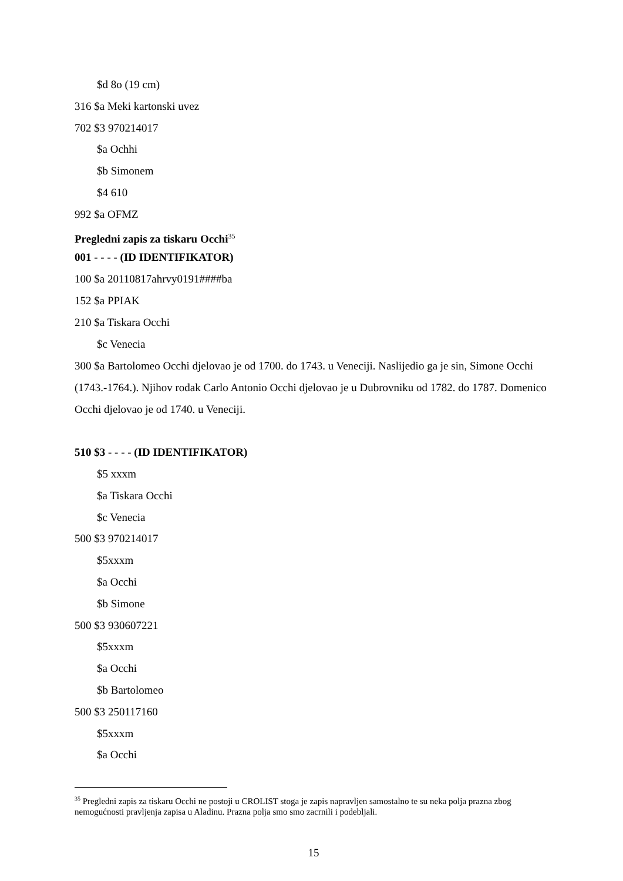$d 8o (19 cm)
316 $a Meki kartonski uvez
702 $3 970214017
$a Ochhi
$b Simonem
$4 610
992 $a OFMZ
Pregledni zapis za tiskaru Occhi<sup>35</sup>
001 - - - - (ID IDENTIFIKATOR)
100 $a 20110817ahrvy0191####ba
152 $a PPIAK
210 $a Tiskara Occhi
$c Venecia
300 $a Bartolomeo Occhi djelovao je od 1700. do 1743. u Veneciji. Naslijedio ga je sin, Simone Occhi (1743.-1764.). Njihov rođak Carlo Antonio Occhi djelovao je u Dubrovniku od 1782. do 1787. Domenico Occhi djelovao je od 1740. u Veneciji.
510 $3 - - - - (ID IDENTIFIKATOR)
$5 xxxm
$a Tiskara Occhi
$c Venecia
500 $3 970214017
$5xxxm
$a Occhi
$b Simone
500 $3 930607221
$5xxxm
$a Occhi
$b Bartolomeo
500 $3 250117160
$5xxxm
$a Occhi
<sup>35</sup> Pregledni zapis za tiskaru Occhi ne postoji u CROLIST stoga je zapis napravljen samostalno te su neka polja prazna zbog nemogućnosti pravljenja zapisa u Aladinu. Prazna polja smo smo zacrnili i podebljali.
15